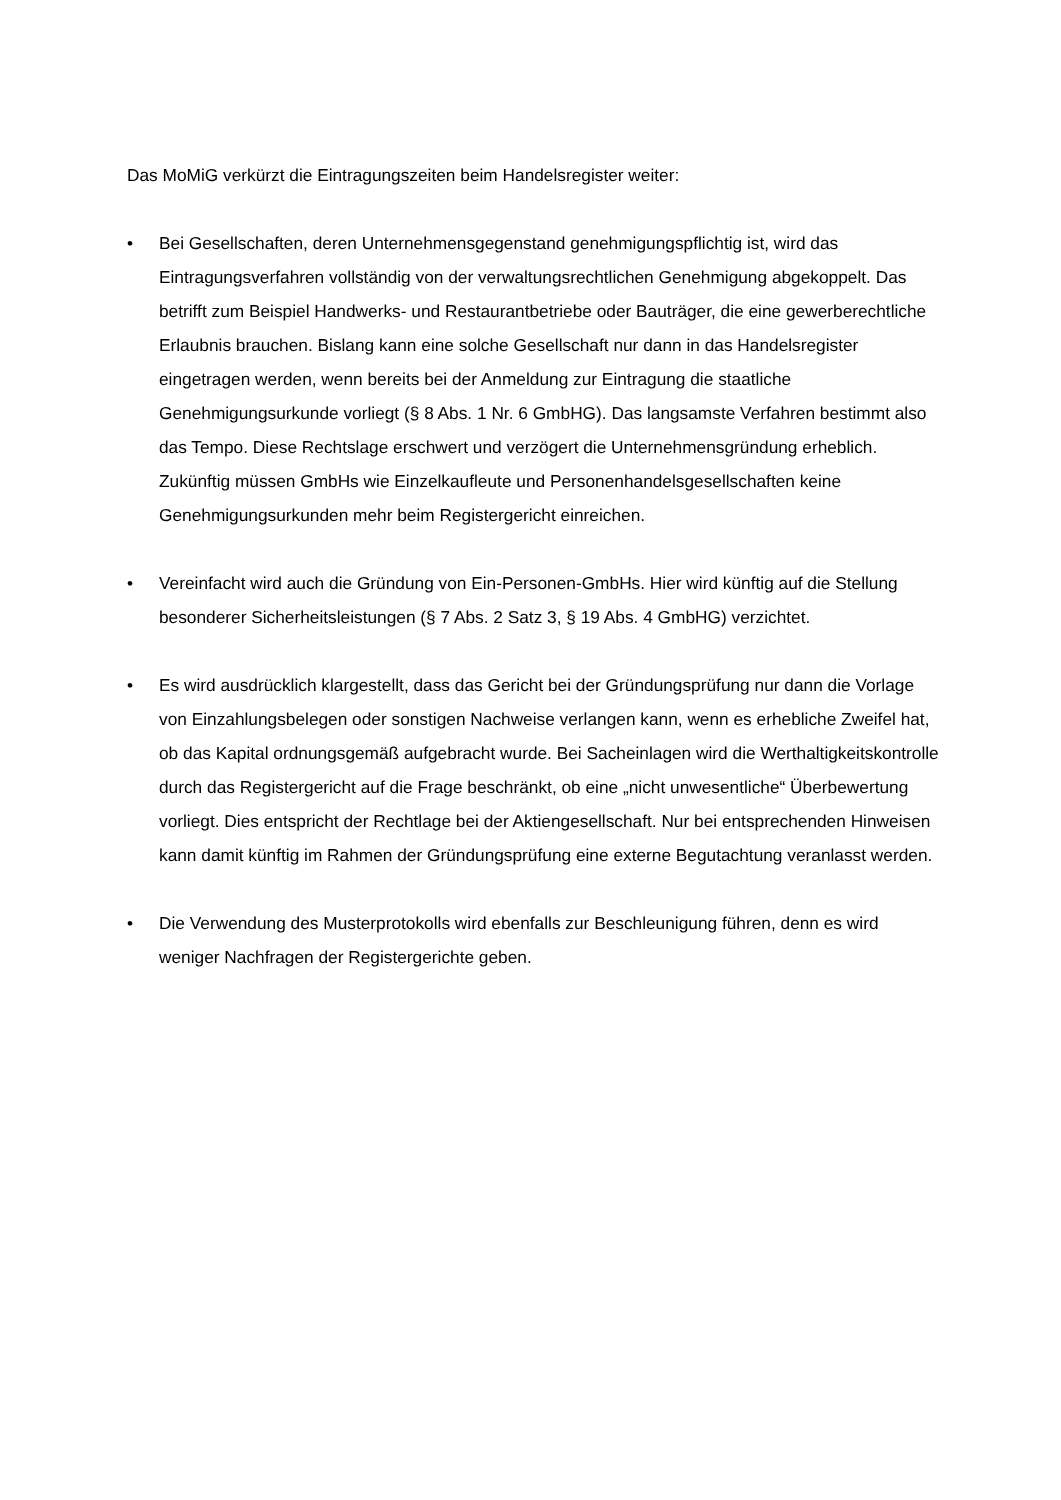Das MoMiG verkürzt die Eintragungszeiten beim Handelsregister weiter:
• Bei Gesellschaften, deren Unternehmensgegenstand genehmigungspflichtig ist, wird das Eintragungsverfahren vollständig von der verwaltungsrechtlichen Genehmigung abgekoppelt. Das betrifft zum Beispiel Handwerks- und Restaurantbetriebe oder Bauträger, die eine gewerberechtliche Erlaubnis brauchen. Bislang kann eine solche Gesellschaft nur dann in das Handelsregister eingetragen werden, wenn bereits bei der Anmeldung zur Eintragung die staatliche Genehmigungsurkunde vorliegt (§ 8 Abs. 1 Nr. 6 GmbHG). Das langsamste Verfahren bestimmt also das Tempo. Diese Rechtslage erschwert und verzögert die Unternehmensgründung erheblich. Zukünftig müssen GmbHs wie Einzelkaufleute und Personenhandelsgesellschaften keine Genehmigungsurkunden mehr beim Registergericht einreichen.
• Vereinfacht wird auch die Gründung von Ein-Personen-GmbHs. Hier wird künftig auf die Stellung besonderer Sicherheitsleistungen (§ 7 Abs. 2 Satz 3, § 19 Abs. 4 GmbHG) verzichtet.
• Es wird ausdrücklich klargestellt, dass das Gericht bei der Gründungsprüfung nur dann die Vorlage von Einzahlungsbelegen oder sonstigen Nachweise verlangen kann, wenn es erhebliche Zweifel hat, ob das Kapital ordnungsgemäß aufgebracht wurde. Bei Sacheinlagen wird die Werthaltigkeitskontrolle durch das Registergericht auf die Frage beschränkt, ob eine „nicht unwesentliche“ Überbewertung vorliegt. Dies entspricht der Rechtlage bei der Aktiengesellschaft. Nur bei entsprechenden Hinweisen kann damit künftig im Rahmen der Gründungsprüfung eine externe Begutachtung veranlasst werden.
• Die Verwendung des Musterprotokolls wird ebenfalls zur Beschleunigung führen, denn es wird weniger Nachfragen der Registergerichte geben.